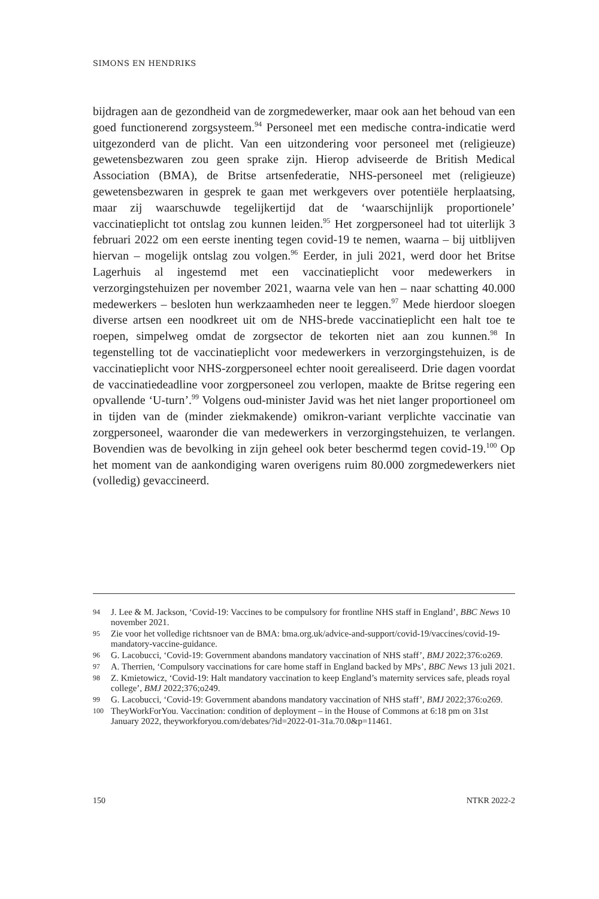SIMONS EN HENDRIKS
bijdragen aan de gezondheid van de zorgmedewerker, maar ook aan het behoud van een goed functionerend zorgsysteem.<sup>94</sup> Personeel met een medische contra-indicatie werd uitgezonderd van de plicht. Van een uitzondering voor personeel met (religieuze) gewetensbezwaren zou geen sprake zijn. Hierop adviseerde de British Medical Association (BMA), de Britse artsenfederatie, NHS-personeel met (religieuze) gewetensbezwaren in gesprek te gaan met werkgevers over potentiële herplaatsing, maar zij waarschuwde tegelijkertijd dat de ‘waarschijnlijk proportionele’ vaccinatieplicht tot ontslag zou kunnen leiden.<sup>95</sup> Het zorgpersoneel had tot uiterlijk 3 februari 2022 om een eerste inenting tegen covid-19 te nemen, waarna – bij uitblijven hiervan – mogelijk ontslag zou volgen.<sup>96</sup> Eerder, in juli 2021, werd door het Britse Lagerhuis al ingestemd met een vaccinatieplicht voor medewerkers in verzorgingstehuizen per november 2021, waarna vele van hen – naar schatting 40.000 medewerkers – besloten hun werkzaamheden neer te leggen.<sup>97</sup> Mede hierdoor sloegen diverse artsen een noodkreet uit om de NHS-brede vaccinatieplicht een halt toe te roepen, simpelweg omdat de zorgsector de tekorten niet aan zou kunnen.<sup>98</sup> In tegenstelling tot de vaccinatieplicht voor medewerkers in verzorgingstehuizen, is de vaccinatieplicht voor NHS-zorgpersoneel echter nooit gerealiseerd. Drie dagen voordat de vaccinatiedeadline voor zorgpersoneel zou verlopen, maakte de Britse regering een opvallende ‘U-turn’.<sup>99</sup> Volgens oud-minister Javid was het niet langer proportioneel om in tijden van de (minder ziekmakende) omikron-variant verplichte vaccinatie van zorgpersoneel, waaronder die van medewerkers in verzorgingstehuizen, te verlangen. Bovendien was de bevolking in zijn geheel ook beter beschermd tegen covid-19.<sup>100</sup> Op het moment van de aankondiging waren overigens ruim 80.000 zorgmedewerkers niet (volledig) gevaccineerd.
94 J. Lee & M. Jackson, ‘Covid-19: Vaccines to be compulsory for frontline NHS staff in England’, BBC News 10 november 2021.
95 Zie voor het volledige richtsnoer van de BMA: bma.org.uk/advice-and-support/covid-19/vaccines/covid-19-mandatory-vaccine-guidance.
96 G. Lacobucci, ‘Covid-19: Government abandons mandatory vaccination of NHS staff’, BMJ 2022;376:o269.
97 A. Therrien, ‘Compulsory vaccinations for care home staff in England backed by MPs’, BBC News 13 juli 2021.
98 Z. Kmietowicz, ‘Covid-19: Halt mandatory vaccination to keep England’s maternity services safe, pleads royal college’, BMJ 2022;376;o249.
99 G. Lacobucci, ‘Covid-19: Government abandons mandatory vaccination of NHS staff’, BMJ 2022;376:o269.
100 TheyWorkForYou. Vaccination: condition of deployment – in the House of Commons at 6:18 pm on 31st January 2022, theyworkforyou.com/debates/?id=2022-01-31a.70.0&p=11461.
150 NTKR 2022-2